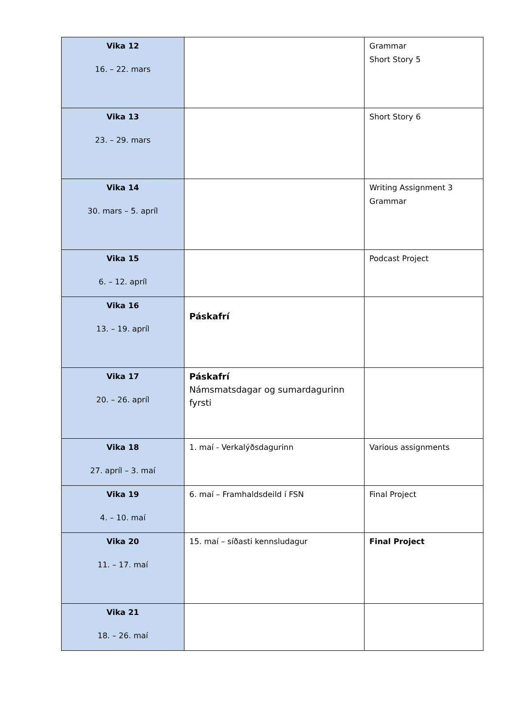| Vika 12 16. – 22. mars | | Grammar Short Story 5 |
| Vika 13 23. – 29. mars | | Short Story 6 |
| Vika 14 30. mars – 5. apríl | | Writing Assignment 3 Grammar |
| Vika 15 6. – 12. apríl | | Podcast Project |
| Vika 16 13. – 19. apríl | Páskafrí | |
| Vika 17 20. – 26. apríl | Páskafrí Námsmatsdagar og sumardagurinn fyrsti | |
| Vika 18 27. apríl – 3. maí | 1. maí - Verkalýðsdagurinn | Various assignments |
| Vika 19 4. – 10. maí | 6. maí – Framhaldsdeild í FSN | Final Project |
| Vika 20 11. – 17. maí | 15. maí – síðasti kennsludagur | Final Project |
| Vika 21 18. – 26. maí | | |